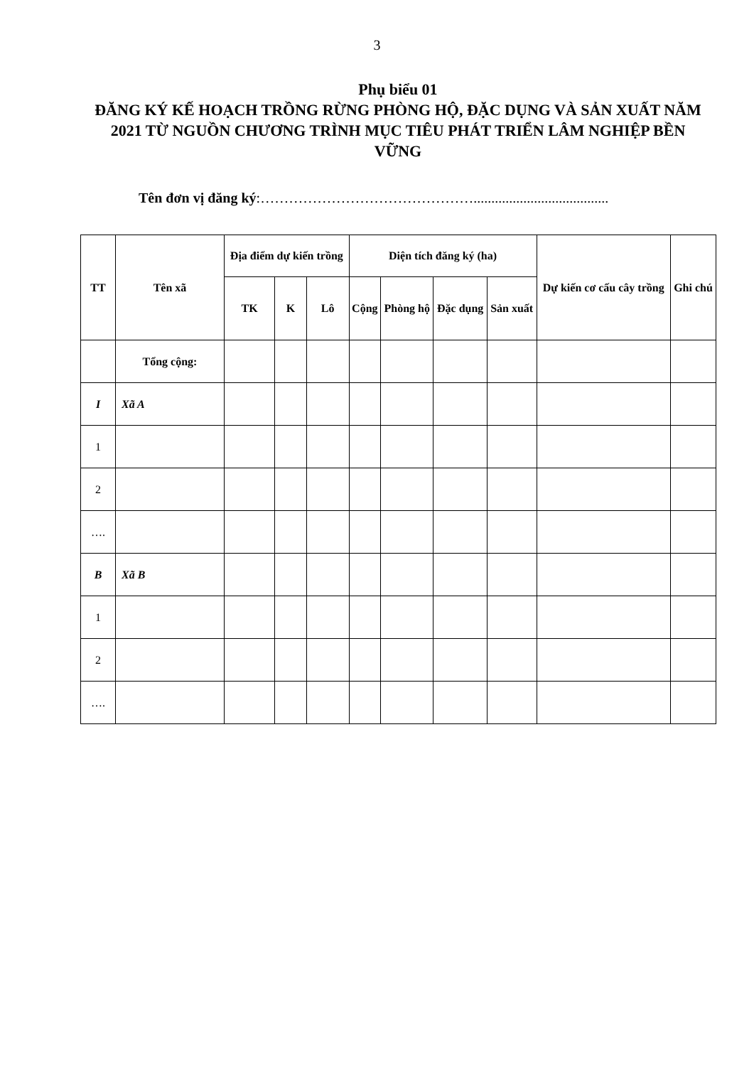3
Phụ biểu 01
ĐĂNG KÝ KẾ HOẠCH TRỒNG RỪNG PHÒNG HỘ, ĐẶC DỤNG VÀ SẢN XUẤT NĂM 2021 TỪ NGUỒN CHƯƠNG TRÌNH MỤC TIÊU PHÁT TRIỂN LÂM NGHIỆP BỀN VỮNG
Tên đơn vị đăng ký:………………………………………......................................
| TT | Tên xã | Địa điểm dự kiến trồng | | | Diện tích đăng ký (ha) | | | | Dự kiến cơ cấu cây trồng | Ghi chú |
| --- | --- | --- | --- | --- | --- | --- | --- | --- | --- | --- |
| | | TK | K | Lô | Cộng | Phòng hộ | Đặc dụng | Sản xuất | | |
| | Tổng cộng: | | | | | | | | | |
| I | Xã A | | | | | | | | | |
| 1 | | | | | | | | | | |
| 2 | | | | | | | | | | |
| …. | | | | | | | | | | |
| B | Xã B | | | | | | | | | |
| 1 | | | | | | | | | | |
| 2 | | | | | | | | | | |
| …. | | | | | | | | | | |